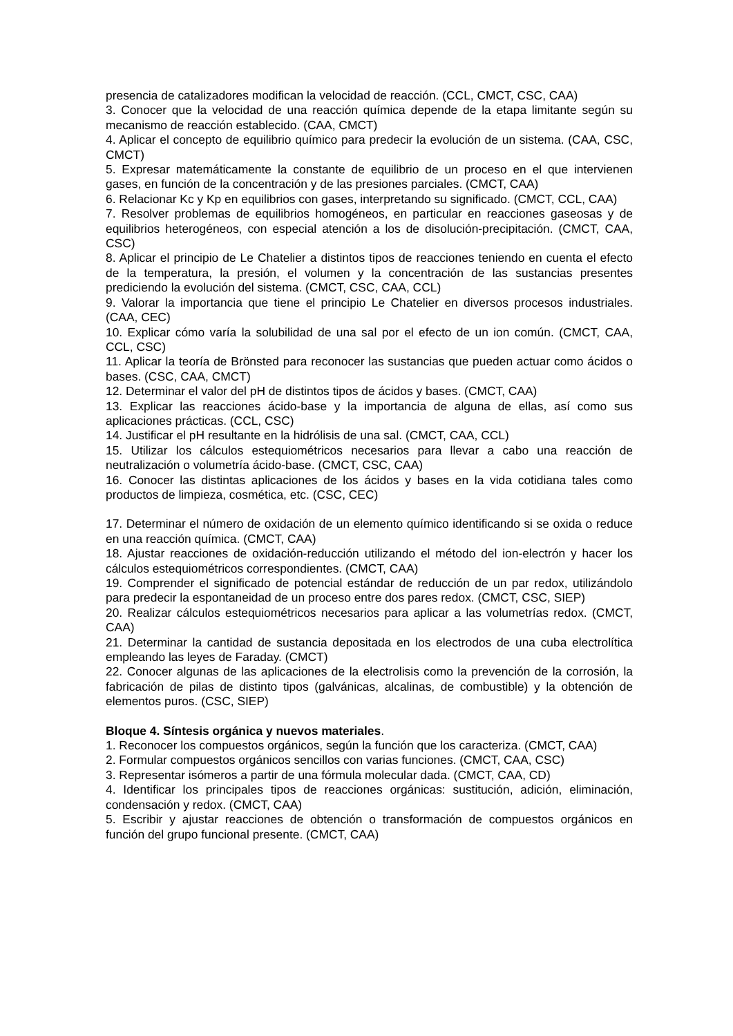presencia de catalizadores modifican la velocidad de reacción. (CCL, CMCT, CSC, CAA)
3. Conocer que la velocidad de una reacción química depende de la etapa limitante según su mecanismo de reacción establecido. (CAA, CMCT)
4. Aplicar el concepto de equilibrio químico para predecir la evolución de un sistema. (CAA, CSC, CMCT)
5. Expresar matemáticamente la constante de equilibrio de un proceso en el que intervienen gases, en función de la concentración y de las presiones parciales. (CMCT, CAA)
6. Relacionar Kc y Kp en equilibrios con gases, interpretando su significado. (CMCT, CCL, CAA)
7. Resolver problemas de equilibrios homogéneos, en particular en reacciones gaseosas y de equilibrios heterogéneos, con especial atención a los de disolución-precipitación. (CMCT, CAA, CSC)
8. Aplicar el principio de Le Chatelier a distintos tipos de reacciones teniendo en cuenta el efecto de la temperatura, la presión, el volumen y la concentración de las sustancias presentes prediciendo la evolución del sistema. (CMCT, CSC, CAA, CCL)
9. Valorar la importancia que tiene el principio Le Chatelier en diversos procesos industriales. (CAA, CEC)
10. Explicar cómo varía la solubilidad de una sal por el efecto de un ion común. (CMCT, CAA, CCL, CSC)
11. Aplicar la teoría de Brönsted para reconocer las sustancias que pueden actuar como ácidos o bases. (CSC, CAA, CMCT)
12. Determinar el valor del pH de distintos tipos de ácidos y bases. (CMCT, CAA)
13. Explicar las reacciones ácido-base y la importancia de alguna de ellas, así como sus aplicaciones prácticas. (CCL, CSC)
14. Justificar el pH resultante en la hidrólisis de una sal. (CMCT, CAA, CCL)
15. Utilizar los cálculos estequiométricos necesarios para llevar a cabo una reacción de neutralización o volumetría ácido-base. (CMCT, CSC, CAA)
16. Conocer las distintas aplicaciones de los ácidos y bases en la vida cotidiana tales como productos de limpieza, cosmética, etc. (CSC, CEC)
17. Determinar el número de oxidación de un elemento químico identificando si se oxida o reduce en una reacción química. (CMCT, CAA)
18. Ajustar reacciones de oxidación-reducción utilizando el método del ion-electrón y hacer los cálculos estequiométricos correspondientes. (CMCT, CAA)
19. Comprender el significado de potencial estándar de reducción de un par redox, utilizándolo para predecir la espontaneidad de un proceso entre dos pares redox. (CMCT, CSC, SIEP)
20. Realizar cálculos estequiométricos necesarios para aplicar a las volumetrías redox. (CMCT, CAA)
21. Determinar la cantidad de sustancia depositada en los electrodos de una cuba electrolítica empleando las leyes de Faraday. (CMCT)
22. Conocer algunas de las aplicaciones de la electrolisis como la prevención de la corrosión, la fabricación de pilas de distinto tipos (galvánicas, alcalinas, de combustible) y la obtención de elementos puros. (CSC, SIEP)
Bloque 4. Síntesis orgánica y nuevos materiales.
1. Reconocer los compuestos orgánicos, según la función que los caracteriza. (CMCT, CAA)
2. Formular compuestos orgánicos sencillos con varias funciones. (CMCT, CAA, CSC)
3. Representar isómeros a partir de una fórmula molecular dada. (CMCT, CAA, CD)
4. Identificar los principales tipos de reacciones orgánicas: sustitución, adición, eliminación, condensación y redox. (CMCT, CAA)
5. Escribir y ajustar reacciones de obtención o transformación de compuestos orgánicos en función del grupo funcional presente. (CMCT, CAA)